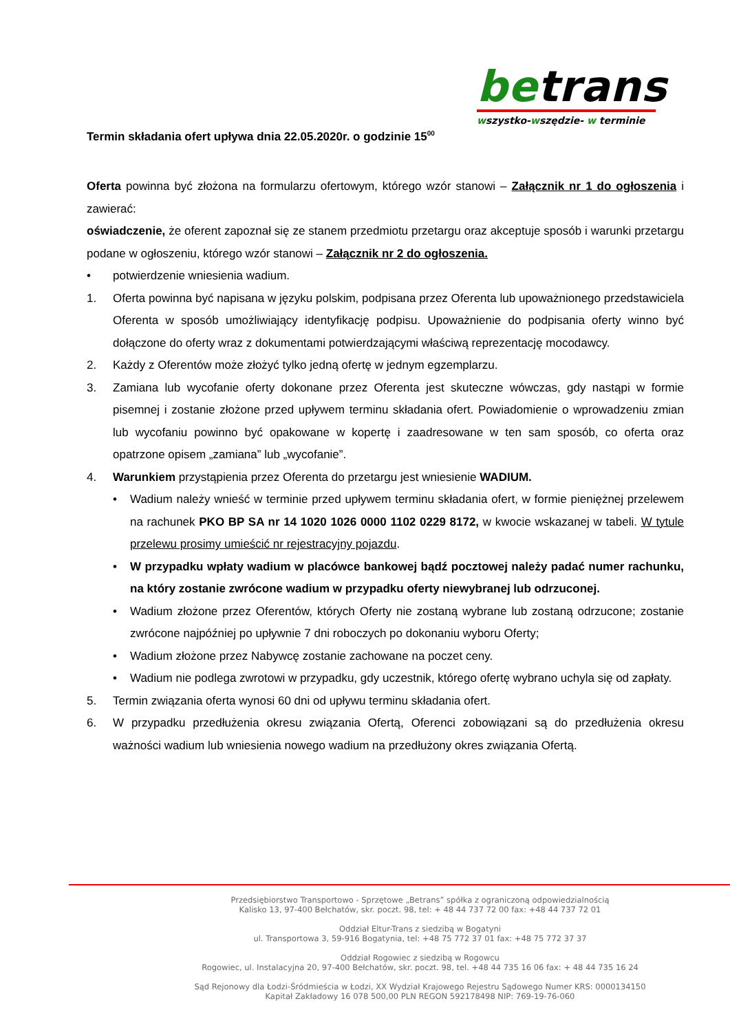betrans
wszystko-wszędzie- w terminie
Termin składania ofert upływa dnia 22.05.2020r. o godzinie 15<sup>00</sup>
Oferta powinna być złożona na formularzu ofertowym, którego wzór stanowi – Załącznik nr 1 do ogłoszenia i zawierać:
oświadczenie, że oferent zapoznał się ze stanem przedmiotu przetargu oraz akceptuje sposób i warunki przetargu podane w ogłoszeniu, którego wzór stanowi – Załącznik nr 2 do ogłoszenia.
• potwierdzenie wniesienia wadium.
1. Oferta powinna być napisana w języku polskim, podpisana przez Oferenta lub upoważnionego przedstawiciela Oferenta w sposób umożliwiający identyfikację podpisu. Upoważnienie do podpisania oferty winno być dołączone do oferty wraz z dokumentami potwierdzającymi właściwą reprezentację mocodawcy.
2. Każdy z Oferentów może złożyć tylko jedną ofertę w jednym egzemplarzu.
3. Zamiana lub wycofanie oferty dokonane przez Oferenta jest skuteczne wówczas, gdy nastąpi w formie pisemnej i zostanie złożone przed upływem terminu składania ofert. Powiadomienie o wprowadzeniu zmian lub wycofaniu powinno być opakowane w kopertę i zaadresowane w ten sam sposób, co oferta oraz opatrzone opisem „zamiana” lub „wycofanie”.
4. Warunkiem przystąpienia przez Oferenta do przetargu jest wniesienie WADIUM.
• Wadium należy wnieść w terminie przed upływem terminu składania ofert, w formie pieniężnej przelewem na rachunek PKO BP SA nr 14 1020 1026 0000 1102 0229 8172, w kwocie wskazanej w tabeli. W tytule przelewu prosimy umieścić nr rejestracyjny pojazdu.
• W przypadku wpłaty wadium w placówce bankowej bądź pocztowej należy padać numer rachunku, na który zostanie zwrócone wadium w przypadku oferty niewybranej lub odrzuconej.
• Wadium złożone przez Oferentów, których Oferty nie zostaną wybrane lub zostaną odrzucone; zostanie zwrócone najpóźniej po upływnie 7 dni roboczych po dokonaniu wyboru Oferty;
• Wadium złożone przez Nabywcę zostanie zachowane na poczet ceny.
• Wadium nie podlega zwrotowi w przypadku, gdy uczestnik, którego ofertę wybrano uchyla się od zapłaty.
5. Termin związania oferta wynosi 60 dni od upływu terminu składania ofert.
6. W przypadku przedłużenia okresu związania Ofertą, Oferenci zobowiązani są do przedłużenia okresu ważności wadium lub wniesienia nowego wadium na przedłużony okres związania Ofertą.
Przedsiębiorstwo Transportowo - Sprzętowe „Betrans” spółka z ograniczoną odpowiedzialnością
Kalisko 13, 97-400 Bełchatów, skr. poczt. 98, tel: + 48 44 737 72 00 fax: +48 44 737 72 01
Oddział Eltur-Trans z siedzibą w Bogatyni
ul. Transportowa 3, 59-916 Bogatynia, tel: +48 75 772 37 01 fax: +48 75 772 37 37
Oddział Rogowiec z siedzibą w Rogowcu
Rogowiec, ul. Instalacyjna 20, 97-400 Bełchatów, skr. poczt. 98, tel. +48 44 735 16 06 fax: + 48 44 735 16 24
Sąd Rejonowy dla Łodzi-Śródmieścia w Łodzi, XX Wydział Krajowego Rejestru Sądowego Numer KRS: 0000134150
Kapitał Zakładowy 16 078 500,00 PLN REGON 592178498 NIP: 769-19-76-060